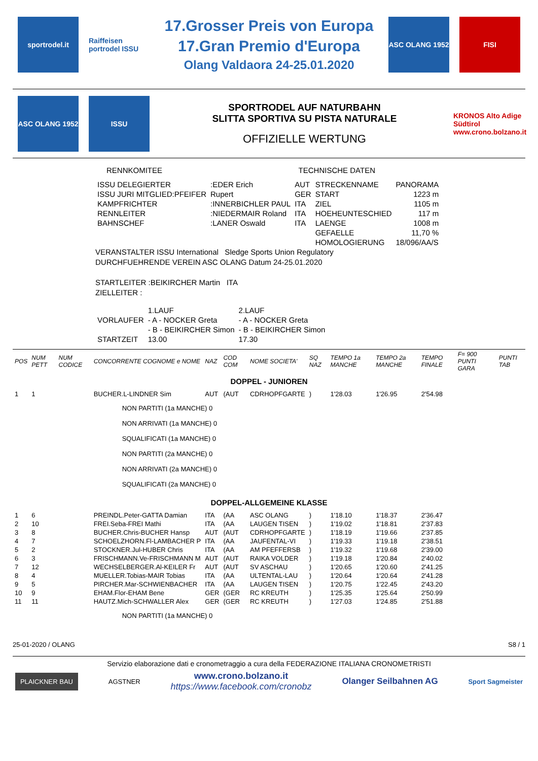sportrodel.it
Raiffeisen portrodel ISSU
17.Grosser Preis von Europa
17.Gran Premio d'Europa
Olang Valdaora 24-25.01.2020
ASC OLANG 1952 FISI
ASC OLANG 1952 ISSU
SPORTRODEL AUF NATURBAHN
SLITTA SPORTIVA SU PISTA NATURALE
OFFIZIELLE WERTUNG
KRONOS Alto Adige Südtirol www.crono.bolzano.it
RENNKOMITEE TECHNISCHE DATEN
| ISSU DELEGIERTER | :EDER Erich | AUT | STRECKENNAME | PANORAMA |
| ISSU JURI MITGLIED:PFEIFER | Rupert | GER | START | 1223 m |
| KAMPFRICHTER | :INNERBICHLER PAUL | ITA | ZIEL | 1105 m |
| RENNLEITER | :NIEDERMAIR Roland | ITA | HOEHEUNTESCHIED | 117 m |
| BAHNSCHEF | :LANER Oswald | ITA | LAENGE | 1008 m |
| | | | GEFAELLE | 11,70 % |
| | | | HOMOLOGIERUNG | 18/096/AA/S |
VERANSTALTER ISSU International Sledge Sports Union Regulatory
DURCHFUEHRENDE VEREIN ASC OLANG Datum 24-25.01.2020
STARTLEITER :BEIKIRCHER Martin ITA
ZIELLEITER :
| | 1.LAUF | 2.LAUF |
| VORLAUFER | - A - NOCKER Greta | - A - NOCKER Greta |
| | - B - BEIKIRCHER Simon | - B - BEIKIRCHER Simon |
| STARTZEIT | 13.00 | 17.30 |
| POS | NUM PETT | NUM CODICE | CONCORRENTE COGNOME e NOME | NAZ | COD COM | NOME SOCIETA' | SQ NAZ | TEMPO 1a MANCHE | TEMPO 2a MANCHE | TEMPO FINALE | F= 900 PUNTI GARA | PUNTI TAB |
| --- | --- | --- | --- | --- | --- | --- | --- | --- | --- | --- | --- | --- |
| DOPPEL - JUNIOREN | | | | | | | | | | | | |
| 1 | 1 | | BUCHER.L-LINDNER Sim | AUT | (AUT | CDRHOPFGARTE | ) | 1'28.03 | 1'26.95 | 2'54.98 | | |
| | | | NON PARTITI (1a MANCHE) 0 NON ARRIVATI (1a MANCHE) 0 SQUALIFICATI (1a MANCHE) 0 NON PARTITI (2a MANCHE) 0 NON ARRIVATI (2a MANCHE) 0 SQUALIFICATI (2a MANCHE) 0 | | | | | | | | | |
| DOPPEL-ALLGEMEINE KLASSE | | | | | | | | | | | | |
| 1 | 6 | | PREINDL.Peter-GATTA Damian | ITA | (AA | ASC OLANG | ) | 1'18.10 | 1'18.37 | 2'36.47 | | |
| 2 | 10 | | FREI.Seba-FREI Mathi | ITA | (AA | LAUGEN TISEN | ) | 1'19.02 | 1'18.81 | 2'37.83 | | |
| 3 | 8 | | BUCHER.Chris-BUCHER Hansp | AUT | (AUT | CDRHOPFGARTE | ) | 1'18.19 | 1'19.66 | 2'37.85 | | |
| 4 | 7 | | SCHOELZHORN.Fl-LAMBACHER P | ITA | (AA | JAUFENTAL-VI | ) | 1'19.33 | 1'19.18 | 2'38.51 | | |
| 5 | 2 | | STOCKNER.Jul-HUBER Chris | ITA | (AA | AM PFEFFERSB | ) | 1'19.32 | 1'19.68 | 2'39.00 | | |
| 6 | 3 | | FRISCHMANN.Ve-FRISCHMANN M | AUT | (AUT | RAIKA VOLDER | ) | 1'19.18 | 1'20.84 | 2'40.02 | | |
| 7 | 12 | | WECHSELBERGER.Al-KEILER Fr | AUT | (AUT | SV ASCHAU | ) | 1'20.65 | 1'20.60 | 2'41.25 | | |
| 8 | 4 | | MUELLER.Tobias-MAIR Tobias | ITA | (AA | ULTENTAL-LAU | ) | 1'20.64 | 1'20.64 | 2'41.28 | | |
| 9 | 5 | | PIRCHER.Mar-SCHWIENBACHER | ITA | (AA | LAUGEN TISEN | ) | 1'20.75 | 1'22.45 | 2'43.20 | | |
| 10 | 9 | | EHAM.Flor-EHAM Bene | GER | (GER | RC KREUTH | ) | 1'25.35 | 1'25.64 | 2'50.99 | | |
| 11 | 11 | | HAUTZ.Mich-SCHWALLER Alex | GER | (GER | RC KREUTH | ) | 1'27.03 | 1'24.85 | 2'51.88 | | |
| | | | NON PARTITI (1a MANCHE) 0 | | | | | | | | | |
25-01-2020 / OLANG S8 / 1
Servizio elaborazione dati e cronometraggio a cura della FEDERAZIONE ITALIANA CRONOMETRISTI
PLAICKNER BAU AGSTNER www.crono.bolzano.it
https://www.facebook.com/cronobz Olanger Seilbahnen AG Sport Sagmeister